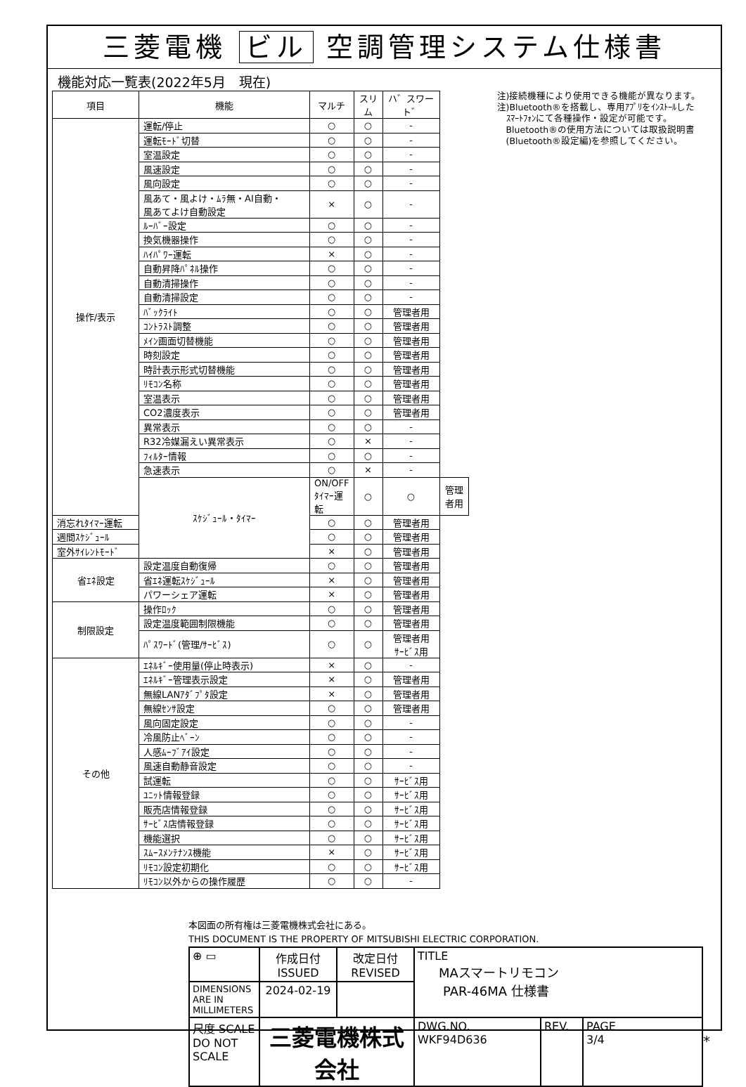三菱電機 ビル 空調管理システム仕様書
機能対応一覧表(2022年5月　現在)
| 項目 | 機能 | マルチ | スリム | ハ゛スワート゛ | |
| --- | --- | --- | --- | --- | --- |
| 操作/表示 | 運転/停止 | ○ | ○ | - | |
| | 運転ﾓｰﾄﾞ切替 | ○ | ○ | - | |
| | 室温設定 | ○ | ○ | - | |
| | 風速設定 | ○ | ○ | - | |
| | 風向設定 | ○ | ○ | - | |
| | 風あて・風よけ・ﾑﾗ無・AI自動・ 風あてよけ自動設定 | × | ○ | - | |
| | ﾙｰﾊﾞｰ設定 | ○ | ○ | - | |
| | 換気機器操作 | ○ | ○ | - | |
| | ﾊｲﾊﾟﾜｰ運転 | × | ○ | - | |
| | 自動昇降ﾊﾟﾈﾙ操作 | ○ | ○ | - | |
| | 自動清掃操作 | ○ | ○ | - | |
| | 自動清掃設定 | ○ | ○ | - | |
| | ﾊﾞｯｸﾗｲﾄ | ○ | ○ | 管理者用 | |
| | ｺﾝﾄﾗｽﾄ調整 | ○ | ○ | 管理者用 | |
| | ﾒｲﾝ画面切替機能 | ○ | ○ | 管理者用 | |
| | 時刻設定 | ○ | ○ | 管理者用 | |
| | 時計表示形式切替機能 | ○ | ○ | 管理者用 | |
| | ﾘﾓｺﾝ名称 | ○ | ○ | 管理者用 | |
| | 室温表示 | ○ | ○ | 管理者用 | |
| | CO2濃度表示 | ○ | ○ | 管理者用 | |
| | 異常表示 | ○ | ○ | - | |
| | R32冷媒漏えい異常表示 | ○ | × | - | |
| | ﾌｨﾙﾀｰ情報 | ○ | ○ | - | |
| | 急速表示 | ○ | × | - | |
| | ｽｹｼﾞｭｰﾙ・ﾀｲﾏｰ | ON/OFFﾀｲﾏｰ運転 | ○ | ○ | 管理者用 |
| 消忘れﾀｲﾏｰ運転 | | ○ | ○ | 管理者用 | |
| 週間ｽｹｼﾞｭｰﾙ | | ○ | ○ | 管理者用 | |
| 室外ｻｲﾚﾝﾄﾓｰﾄﾞ | | × | ○ | 管理者用 | |
| 省ｴﾈ設定 | 設定温度自動復帰 | ○ | ○ | 管理者用 | |
| | 省ｴﾈ運転ｽｹｼﾞｭｰﾙ | × | ○ | 管理者用 | |
| | パワーシェア運転 | × | ○ | 管理者用 | |
| 制限設定 | 操作ﾛｯｸ | ○ | ○ | 管理者用 | |
| | 設定温度範囲制限機能 | ○ | ○ | 管理者用 | |
| | ﾊﾟｽﾜｰﾄﾞ(管理/ｻｰﾋﾞｽ) | ○ | ○ | 管理者用 ｻｰﾋﾞｽ用 | |
| その他 | ｴﾈﾙｷﾞｰ使用量(停止時表示) | × | ○ | - | |
| | ｴﾈﾙｷﾞｰ管理表示設定 | × | ○ | 管理者用 | |
| | 無線LANｱﾀﾞﾌﾟﾀ設定 | × | ○ | 管理者用 | |
| | 無線ｾﾝｻ設定 | ○ | ○ | 管理者用 | |
| | 風向固定設定 | ○ | ○ | - | |
| | 冷風防止ﾍﾞｰﾝ | ○ | ○ | - | |
| | 人感ﾑｰﾌﾞｱｲ設定 | ○ | ○ | - | |
| | 風速自動静音設定 | ○ | ○ | - | |
| | 試運転 | ○ | ○ | ｻｰﾋﾞｽ用 | |
| | ﾕﾆｯﾄ情報登録 | ○ | ○ | ｻｰﾋﾞｽ用 | |
| | 販売店情報登録 | ○ | ○ | ｻｰﾋﾞｽ用 | |
| | ｻｰﾋﾞｽ店情報登録 | ○ | ○ | ｻｰﾋﾞｽ用 | |
| | 機能選択 | ○ | ○ | ｻｰﾋﾞｽ用 | |
| | ｽﾑｰｽﾒﾝﾃﾅﾝｽ機能 | × | ○ | ｻｰﾋﾞｽ用 | |
| | ﾘﾓｺﾝ設定初期化 | ○ | ○ | ｻｰﾋﾞｽ用 | |
| | ﾘﾓｺﾝ以外からの操作履歴 | ○ | ○ | - | |
注)接続機種により使用できる機能が異なります。
注)Bluetooth®を搭載し、専用ｱﾌﾟﾘをｲﾝｽﾄｰﾙした
　ｽﾏｰﾄﾌｫﾝにて各種操作・設定が可能です。
　Bluetooth®の使用方法については取扱説明書
　(Bluetooth®設定編)を参照してください。
本図面の所有権は三菱電機株式会社にある。
THIS DOCUMENT IS THE PROPERTY OF MITSUBISHI ELECTRIC CORPORATION.
| ⊕ ▭ | 作成日付 ISSUED | 改定日付 REVISED | TITLE MAスマートリモコン PAR-46MA 仕様書 | | |
| DIMENSIONS ARE IN MILLIMETERS | 2024-02-19 | | | | |
| 尺度 SCALE DO NOT SCALE | 三菱電機株式会社 | | DWG.NO. WKF94D636 | REV. | PAGE 3/4 |
*